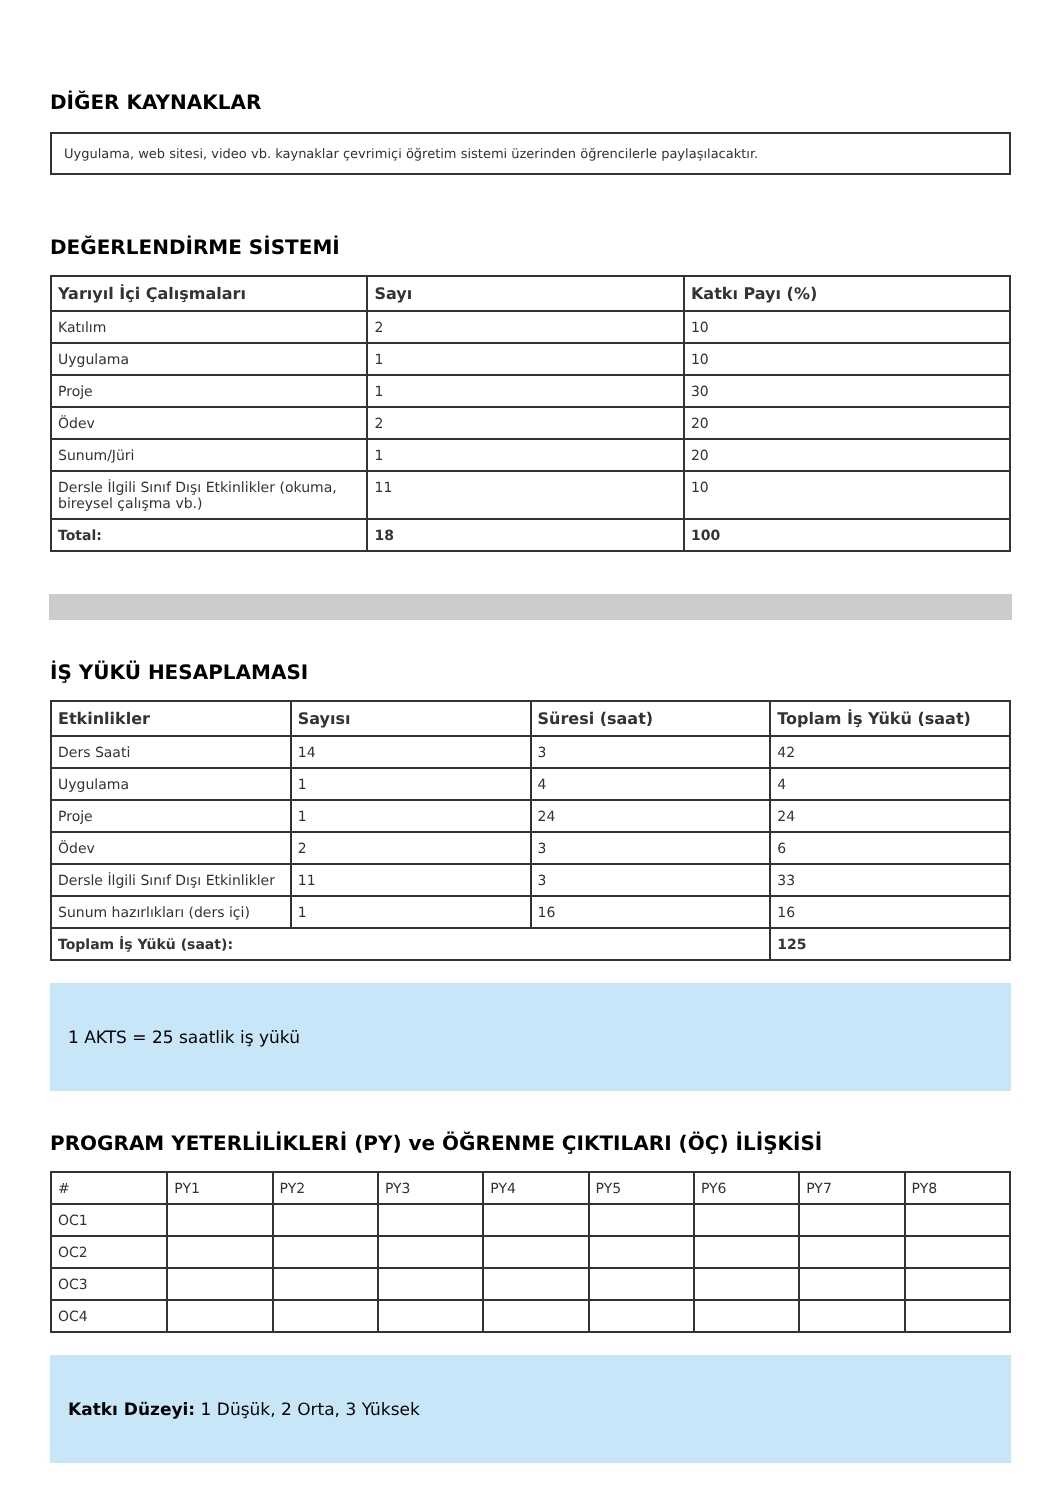DİĞER KAYNAKLAR
Uygulama, web sitesi, video vb. kaynaklar çevrimiçi öğretim sistemi üzerinden öğrencilerle paylaşılacaktır.
DEĞERLENDİRME SİSTEMİ
| Yarıyıl İçi Çalışmaları | Sayı | Katkı Payı (%) |
| --- | --- | --- |
| Katılım | 2 | 10 |
| Uygulama | 1 | 10 |
| Proje | 1 | 30 |
| Ödev | 2 | 20 |
| Sunum/Jüri | 1 | 20 |
| Dersle İlgili Sınıf Dışı Etkinlikler (okuma, bireysel çalışma vb.) | 11 | 10 |
| Total: | 18 | 100 |
İŞ YÜKÜ HESAPLAMASI
| Etkinlikler | Sayısı | Süresi (saat) | Toplam İş Yükü (saat) |
| --- | --- | --- | --- |
| Ders Saati | 14 | 3 | 42 |
| Uygulama | 1 | 4 | 4 |
| Proje | 1 | 24 | 24 |
| Ödev | 2 | 3 | 6 |
| Dersle İlgili Sınıf Dışı Etkinlikler | 11 | 3 | 33 |
| Sunum hazırlıkları (ders içi) | 1 | 16 | 16 |
| Toplam İş Yükü (saat): | | | 125 |
1 AKTS = 25 saatlik iş yükü
PROGRAM YETERLİLİKLERİ (PY) ve ÖĞRENME ÇIKTILARI (ÖÇ) İLİŞKİSİ
| # | PY1 | PY2 | PY3 | PY4 | PY5 | PY6 | PY7 | PY8 |
| OC1 | | | | | | | | |
| OC2 | | | | | | | | |
| OC3 | | | | | | | | |
| OC4 | | | | | | | | |
Katkı Düzeyi: 1 Düşük, 2 Orta, 3 Yüksek